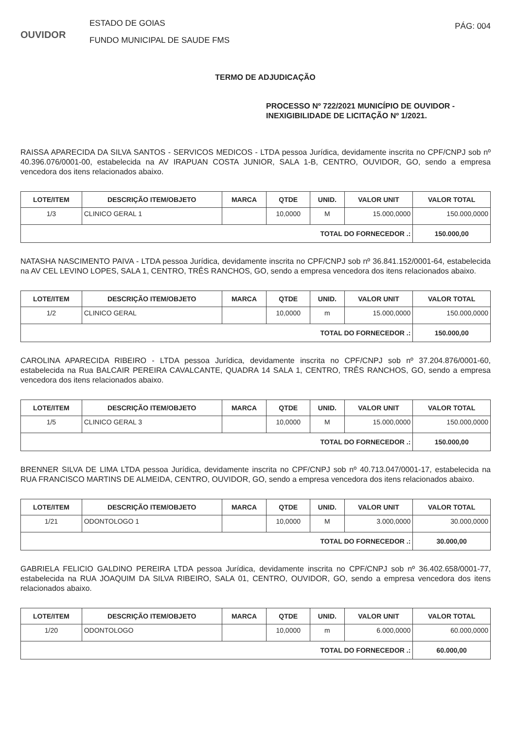OUVIDOR
ESTADO DE GOIAS
FUNDO MUNICIPAL DE SAUDE FMS
PÁG: 004
TERMO DE ADJUDICAÇÃO
PROCESSO Nº 722/2021 MUNICÍPIO DE OUVIDOR -
INEXIGIBILIDADE DE LICITAÇÃO Nº 1/2021.
RAISSA APARECIDA DA SILVA SANTOS - SERVICOS MEDICOS - LTDA pessoa Jurídica, devidamente inscrita no CPF/CNPJ sob nº 40.396.076/0001-00, estabelecida na AV IRAPUAN COSTA JUNIOR, SALA 1-B, CENTRO, OUVIDOR, GO, sendo a empresa vencedora dos itens relacionados abaixo.
| LOTE/ITEM | DESCRIÇÃO ITEM/OBJETO | MARCA | QTDE | UNID. | VALOR UNIT | VALOR TOTAL |
| --- | --- | --- | --- | --- | --- | --- |
| 1/3 | CLINICO GERAL 1 | | 10,0000 | M | 15.000,0000 | 150.000,0000 |
| TOTAL DO FORNECEDOR .: | | | | | | 150.000,00 |
NATASHA NASCIMENTO PAIVA - LTDA pessoa Jurídica, devidamente inscrita no CPF/CNPJ sob nº 36.841.152/0001-64, estabelecida na AV CEL LEVINO LOPES, SALA 1, CENTRO, TRÊS RANCHOS, GO, sendo a empresa vencedora dos itens relacionados abaixo.
| LOTE/ITEM | DESCRIÇÃO ITEM/OBJETO | MARCA | QTDE | UNID. | VALOR UNIT | VALOR TOTAL |
| --- | --- | --- | --- | --- | --- | --- |
| 1/2 | CLINICO GERAL | | 10,0000 | m | 15.000,0000 | 150.000,0000 |
| TOTAL DO FORNECEDOR .: | | | | | | 150.000,00 |
CAROLINA APARECIDA RIBEIRO - LTDA pessoa Jurídica, devidamente inscrita no CPF/CNPJ sob nº 37.204.876/0001-60, estabelecida na Rua BALCAIR PEREIRA CAVALCANTE, QUADRA 14 SALA 1, CENTRO, TRÊS RANCHOS, GO, sendo a empresa vencedora dos itens relacionados abaixo.
| LOTE/ITEM | DESCRIÇÃO ITEM/OBJETO | MARCA | QTDE | UNID. | VALOR UNIT | VALOR TOTAL |
| --- | --- | --- | --- | --- | --- | --- |
| 1/5 | CLINICO GERAL 3 | | 10,0000 | M | 15.000,0000 | 150.000,0000 |
| TOTAL DO FORNECEDOR .: | | | | | | 150.000,00 |
BRENNER SILVA DE LIMA LTDA pessoa Jurídica, devidamente inscrita no CPF/CNPJ sob nº 40.713.047/0001-17, estabelecida na RUA FRANCISCO MARTINS DE ALMEIDA, CENTRO, OUVIDOR, GO, sendo a empresa vencedora dos itens relacionados abaixo.
| LOTE/ITEM | DESCRIÇÃO ITEM/OBJETO | MARCA | QTDE | UNID. | VALOR UNIT | VALOR TOTAL |
| --- | --- | --- | --- | --- | --- | --- |
| 1/21 | ODONTOLOGO 1 | | 10,0000 | M | 3.000,0000 | 30.000,0000 |
| TOTAL DO FORNECEDOR .: | | | | | | 30.000,00 |
GABRIELA FELICIO GALDINO PEREIRA LTDA pessoa Jurídica, devidamente inscrita no CPF/CNPJ sob nº 36.402.658/0001-77, estabelecida na RUA JOAQUIM DA SILVA RIBEIRO, SALA 01, CENTRO, OUVIDOR, GO, sendo a empresa vencedora dos itens relacionados abaixo.
| LOTE/ITEM | DESCRIÇÃO ITEM/OBJETO | MARCA | QTDE | UNID. | VALOR UNIT | VALOR TOTAL |
| --- | --- | --- | --- | --- | --- | --- |
| 1/20 | ODONTOLOGO | | 10,0000 | m | 6.000,0000 | 60.000,0000 |
| TOTAL DO FORNECEDOR .: | | | | | | 60.000,00 |